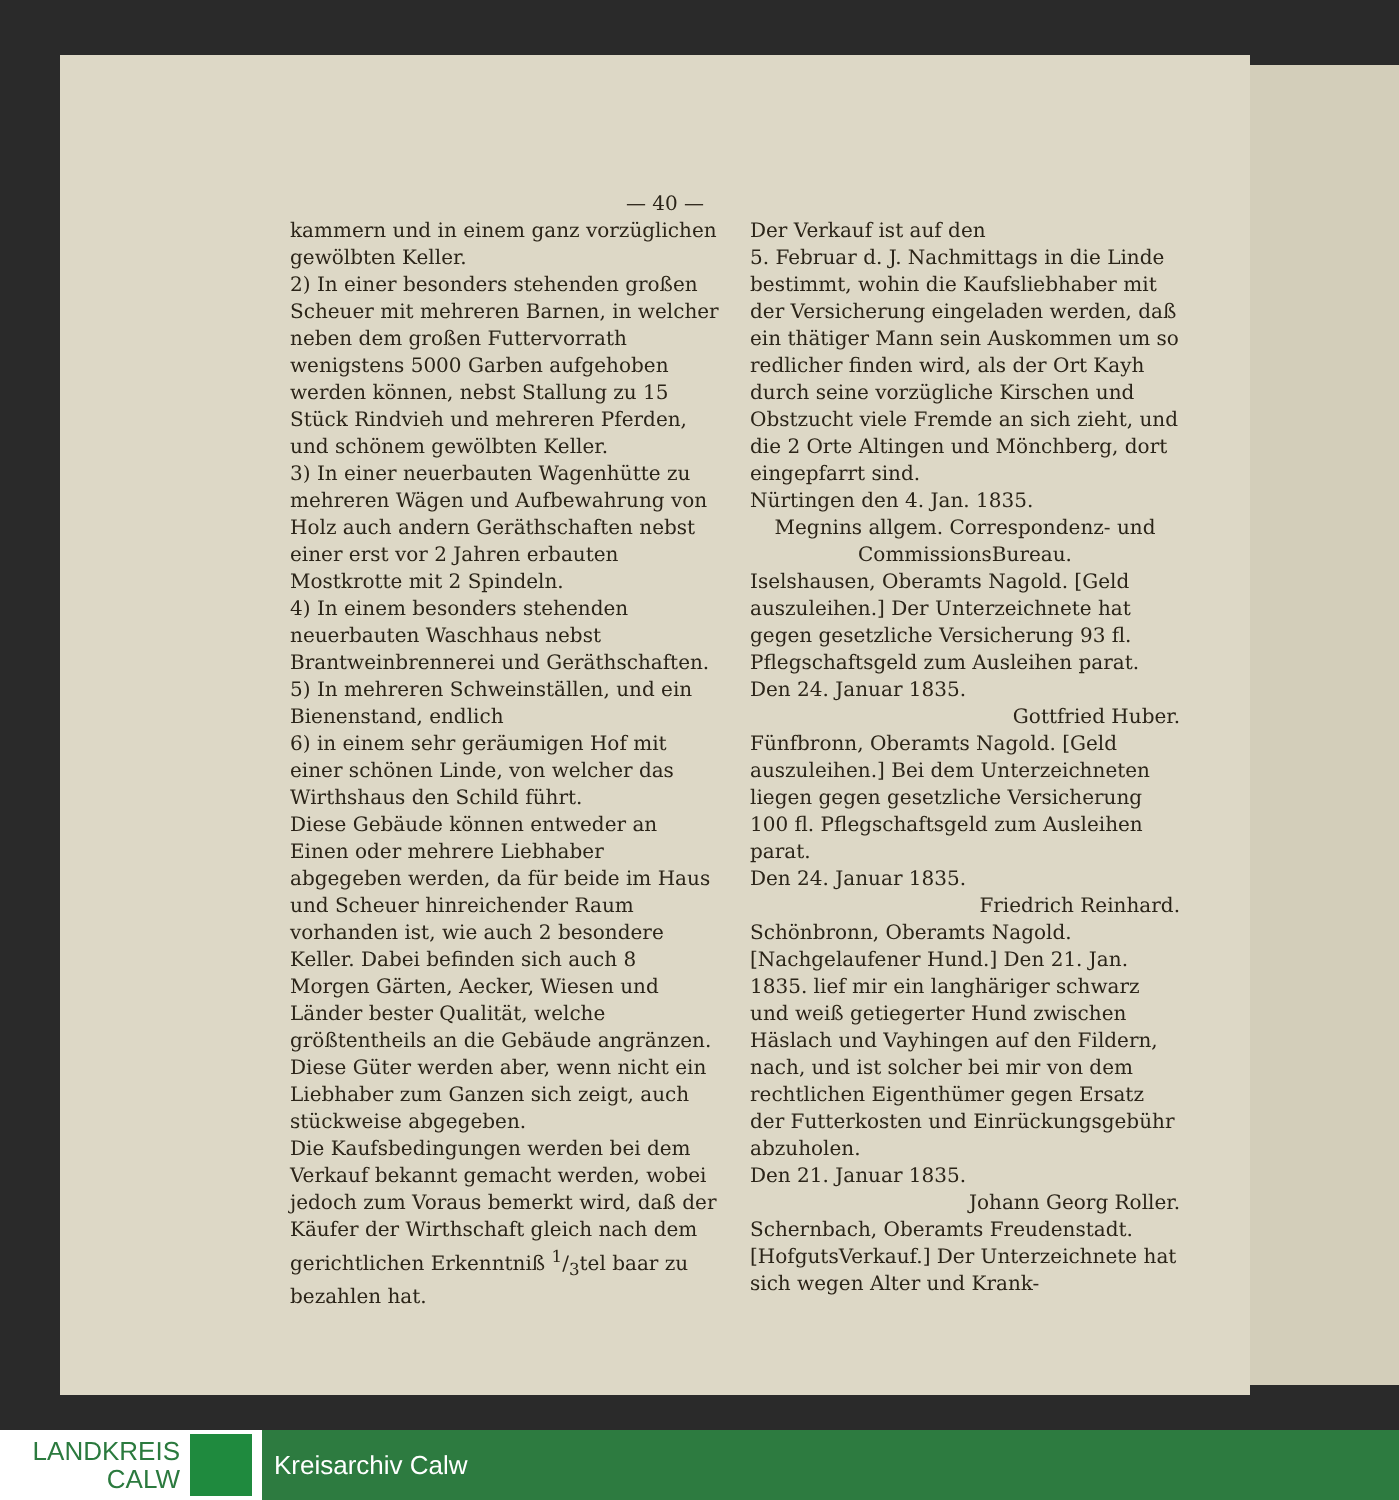— 40 —
kammern und in einem ganz vorzüglichen gewölbten Keller.
2) In einer besonders stehenden großen Scheuer mit mehreren Barnen, in welcher neben dem großen Futtervorrath wenigstens 5000 Garben aufgehoben werden können, nebst Stallung zu 15 Stück Rindvieh und mehreren Pferden, und schönem gewölbten Keller.
3) In einer neuerbauten Wagenhütte zu mehreren Wägen und Aufbewahrung von Holz auch andern Geräthschaften nebst einer erst vor 2 Jahren erbauten Mostkrotte mit 2 Spindeln.
4) In einem besonders stehenden neuerbauten Waschhaus nebst Brantweinbrennerei und Geräthschaften.
5) In mehreren Schweinställen, und ein Bienenstand, endlich
6) in einem sehr geräumigen Hof mit einer schönen Linde, von welcher das Wirthshaus den Schild führt.
Diese Gebäude können entweder an Einen oder mehrere Liebhaber abgegeben werden, da für beide im Haus und Scheuer hinreichender Raum vorhanden ist, wie auch 2 besondere Keller. Dabei befinden sich auch 8 Morgen Gärten, Aecker, Wiesen und Länder bester Qualität, welche größtentheils an die Gebäude angränzen.
Diese Güter werden aber, wenn nicht ein Liebhaber zum Ganzen sich zeigt, auch stückweise abgegeben.
Die Kaufsbedingungen werden bei dem Verkauf bekannt gemacht werden, wobei jedoch zum Voraus bemerkt wird, daß der Käufer der Wirthschaft gleich nach dem gerichtlichen Erkenntniß 1/3tel baar zu bezahlen hat.
Der Verkauf ist auf den
5. Februar d. J. Nachmittags in die Linde bestimmt, wohin die Kaufsliebhaber mit der Versicherung eingeladen werden, daß ein thätiger Mann sein Auskommen um so redlicher finden wird, als der Ort Kayh durch seine vorzügliche Kirschen und Obstzucht viele Fremde an sich zieht, und die 2 Orte Altingen und Mönchberg, dort eingepfarrt sind.
Nürtingen den 4. Jan. 1835.
Megnins allgem. Correspondenz- und CommissionsBureau.
Iselshausen, Oberamts Nagold. [Geld auszuleihen.] Der Unterzeichnete hat gegen gesetzliche Versicherung 93 fl. Pflegschaftsgeld zum Ausleihen parat.
Den 24. Januar 1835.
Gottfried Huber.
Fünfbronn, Oberamts Nagold. [Geld auszuleihen.] Bei dem Unterzeichneten liegen gegen gesetzliche Versicherung 100 fl. Pflegschaftsgeld zum Ausleihen parat.
Den 24. Januar 1835.
Friedrich Reinhard.
Schönbronn, Oberamts Nagold. [Nachgelaufener Hund.] Den 21. Jan. 1835. lief mir ein langhäriger schwarz und weiß getiegerter Hund zwischen Häslach und Vayhingen auf den Fildern, nach, und ist solcher bei mir von dem rechtlichen Eigenthümer gegen Ersatz der Futterkosten und Einrückungsgebühr abzuholen.
Den 21. Januar 1835.
Johann Georg Roller.
Schernbach, Oberamts Freudenstadt. [HofgutsVerkauf.] Der Unterzeichnete hat sich wegen Alter und Krank-
LANDKREIS
CALW
Kreisarchiv Calw